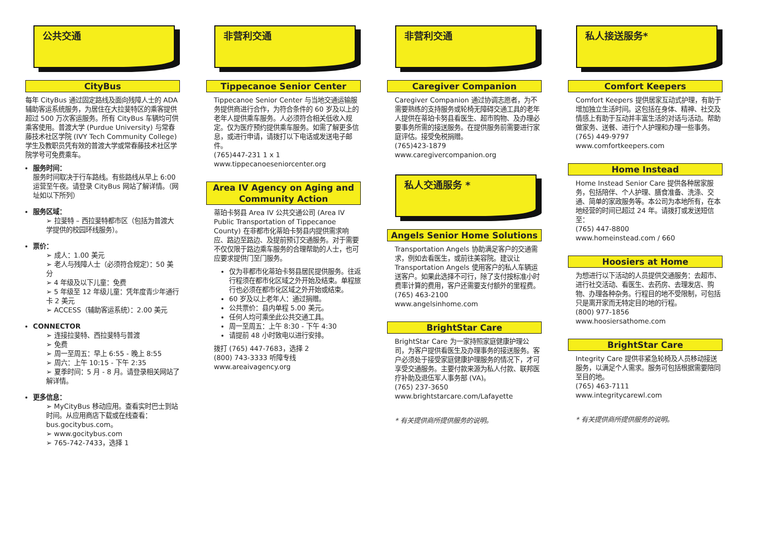公共交通
CityBus
每年 CityBus 通过固定路线及面向残障人士的 ADA 辅助客运系统服务，为居住在大拉斐特区的乘客提供超过 500 万次客运服务。所有 CityBus 车辆均可供乘客使用。普渡大学 (Purdue University) 与常春藤技术社区学院 (IVY Tech Community College) 学生及教职员凭有效的普渡大学或常春藤技术社区学院学号可免费乘车。
服务时间：
服务时间取决于行车路线。有些路线从早上 6:00 运营至午夜。请登录 CityBus 网站了解详情。（网址如以下所列）
服务区域：
➢ 拉斐特 – 西拉斐特都市区（包括为普渡大学提供的校园环线服务）。
票价：
➢ 成人：1.00 美元
➢ 老人与残障人士（必须符合规定）：50 美分
➢ 4 年级及以下儿童：免费
➢ 5 年级至 12 年级儿童：凭年度青少年通行卡 2 美元
➢ ACCESS（辅助客运系统）：2.00 美元
CONNECTOR
➢ 连接拉斐特、西拉斐特与普渡
➢ 免费
➢ 周一至周五：早上 6:55 - 晚上 8:55
➢ 周六：上午 10:15 - 下午 2:35
➢ 夏季时间：5 月 - 8 月。请登录相关网站了解详情。
更多信息：
➢ MyCityBus 移动应用。查看实时巴士到站时间。从应用商店下载或在线查看：bus.gocitybus.com。
➢ www.gocitybus.com
➢ 765-742-7433，选择 1
非营利交通
Tippecanoe Senior Center
Tippecanoe Senior Center 与当地交通运输服务提供商进行合作，为符合条件的 60 岁及以上的老年人提供乘车服务。人必须符合相关低收入规定。仅为医疗预约提供乘车服务。如需了解更多信息，或进行申请，请拨打以下电话或发送电子邮件。
(765)447-231 1 x 1
www.tippecanoeseniorcenter.org
Area IV Agency on Aging and Community Action
蒂珀卡努县 Area IV 公共交通公司 (Area IV Public Transportation of Tippecanoe County) 在非都市化蒂珀卡努县内提供需求响应、路边至路边、及提前预订交通服务。对于需要不仅仅限于路边乘车服务的合理帮助的人士，也可应要求提供门至门服务。
仅为非都市化蒂珀卡努县居民提供服务。往返行程须在都市化区域之外开始及结束。单程旅行也必须在都市化区域之外开始或结束。
60 岁及以上老年人：通过捐赠。
公共票价：县内单程 5.00 美元。
任何人均可乘坐此公共交通工具。
周一至周五：上午 8:30 - 下午 4:30
请提前 48 小时致电以进行安排。
拨打 (765) 447-7683，选择 2
(800) 743-3333 听障专线
www.areaivagency.org
非营利交通
Caregiver Companion
Caregiver Companion 通过协调志愿者，为不需要熟练的支持服务或轮椅无障碍交通工具的老年人提供在蒂珀卡努县看医生、超市购物、及办理必要事务所需的接送服务。在提供服务前需要进行家庭评估。接受免税捐赠。
(765)423-1879
www.caregivercompanion.org
私人交通服务 *
Angels Senior Home Solutions
Transportation Angels 协助满足客户的交通需求，例如去看医生，或前往美容院。建议让 Transportation Angels 使用客户的私人车辆运送客户。如果此选择不可行，除了支付按标准小时费率计算的费用，客户还需要支付额外的里程费。 (765) 463-2100
www.angelsinhome.com
BrightStar Care
BrightStar Care 为一家持照家庭健康护理公司，为客户提供看医生及办理事务的接送服务。客户必须处于接受家庭健康护理服务的情况下，才可享受交通服务。主要付款来源为私人付款、联邦医疗补助及退伍军人事务部 (VA)。
(765) 237-3650
www.brightstarcare.com/Lafayette
* 有关提供商所提供服务的说明。
私人接送服务*
Comfort Keepers
Comfort Keepers 提供居家互动式护理，有助于增加独立生活时间。这包括在身体、精神、社交及情感上有助于互动并丰富生活的对话与活动。帮助做家务、送餐、进行个人护理和办理一些事务。
(765) 449-9797
www.comfortkeepers.com
Home Instead
Home Instead Senior Care 提供各种居家服务，包括陪伴、个人护理、膳食准备、洗涤、交通、简单的家政服务等。本公司为本地所有，在本地经营的时间已超过 24 年。请拨打或发送短信至：
(765) 447-8800
www.homeinstead.com / 660
Hoosiers at Home
为想进行以下活动的人员提供交通服务：去超市、进行社交活动、看医生、去药房、去理发店、购物、办理各种杂务。行程目的地不受限制，可包括只是离开家而无特定目的地的行程。
(800) 977-1856
www.hoosiersathome.com
BrightStar Care
Integrity Care 提供非紧急轮椅及人员移动接送服务，以满足个人需求。服务可包括根据需要陪同至目的地。
(765) 463-7111
www.integritycarewl.com
* 有关提供商所提供服务的说明。